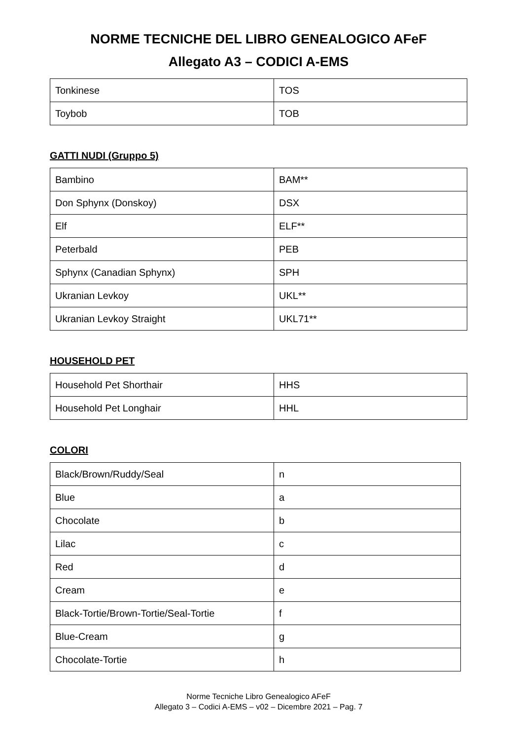NORME TECNICHE DEL LIBRO GENEALOGICO AFeF
Allegato A3 – CODICI A-EMS
| Tonkinese | TOS |
| Toybob | TOB |
GATTI NUDI (Gruppo 5)
| Bambino | BAM** |
| Don Sphynx (Donskoy) | DSX |
| Elf | ELF** |
| Peterbald | PEB |
| Sphynx (Canadian Sphynx) | SPH |
| Ukranian Levkoy | UKL** |
| Ukranian Levkoy Straight | UKL71** |
HOUSEHOLD PET
| Household Pet Shorthair | HHS |
| Household Pet Longhair | HHL |
COLORI
| Black/Brown/Ruddy/Seal | n |
| Blue | a |
| Chocolate | b |
| Lilac | c |
| Red | d |
| Cream | e |
| Black-Tortie/Brown-Tortie/Seal-Tortie | f |
| Blue-Cream | g |
| Chocolate-Tortie | h |
Norme Tecniche Libro Genealogico AFeF
Allegato 3 – Codici A-EMS – v02 – Dicembre 2021 – Pag. 7